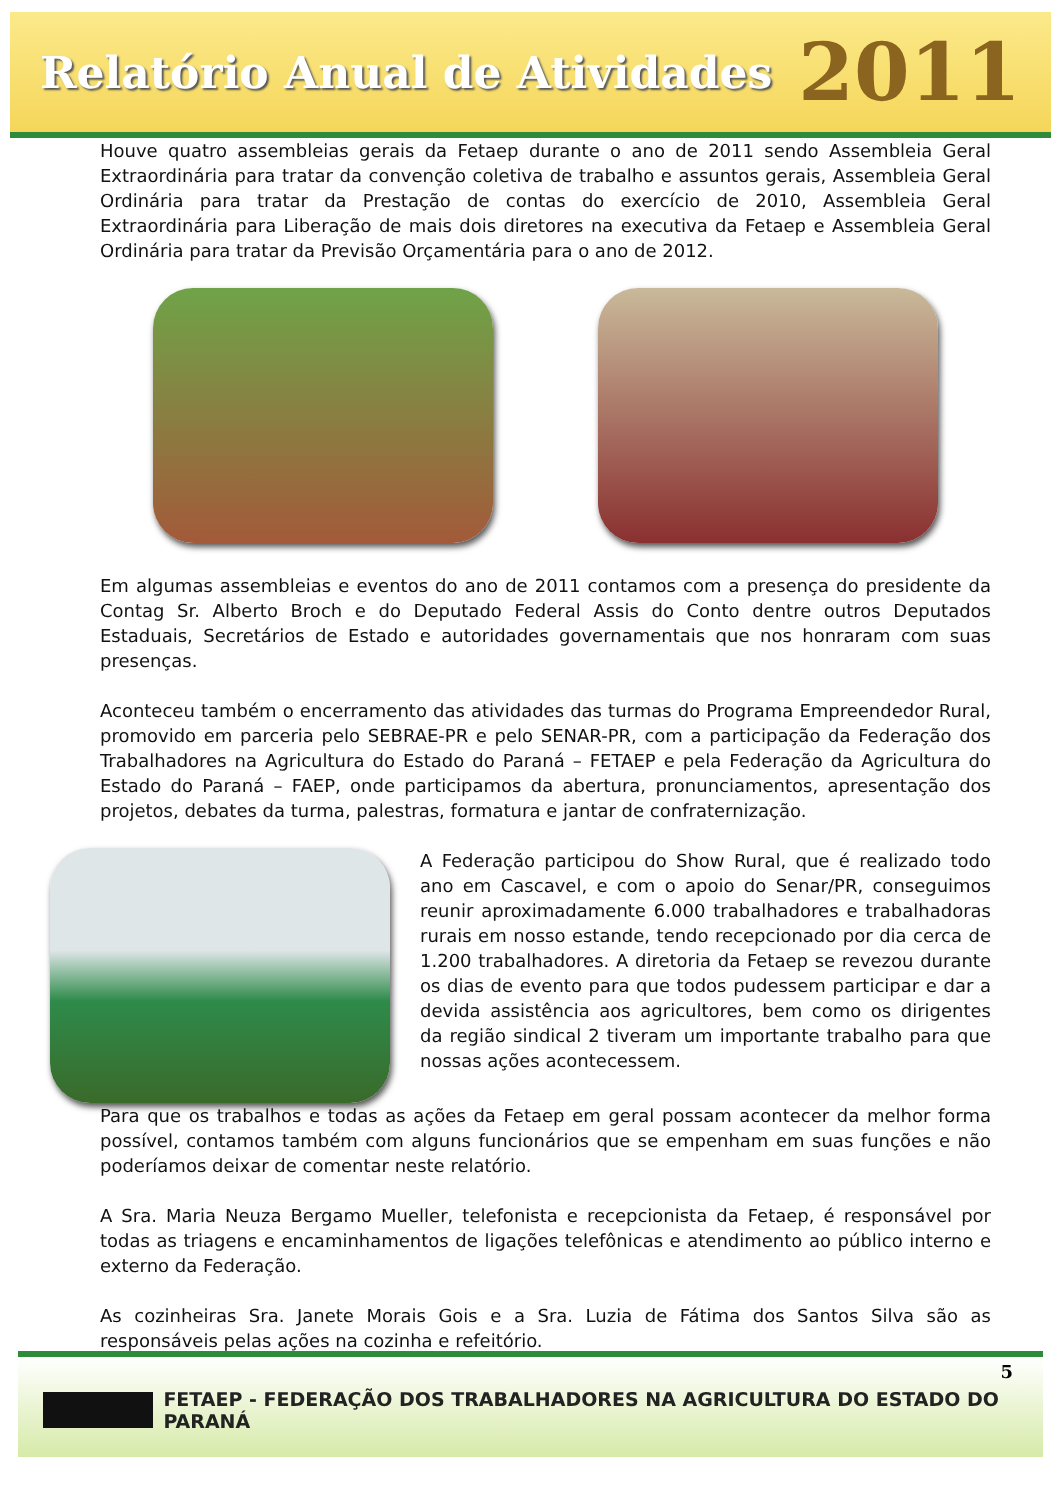Relatório Anual de Atividades 2011
Houve quatro assembleias gerais da Fetaep durante o ano de 2011 sendo Assembleia Geral Extraordinária para tratar da convenção coletiva de trabalho e assuntos gerais, Assembleia Geral Ordinária para tratar da Prestação de contas do exercício de 2010, Assembleia Geral Extraordinária para Liberação de mais dois diretores na executiva da Fetaep e Assembleia Geral Ordinária para tratar da Previsão Orçamentária para o ano de 2012.
Em algumas assembleias e eventos do ano de 2011 contamos com a presença do presidente da Contag Sr. Alberto Broch e do Deputado Federal Assis do Conto dentre outros Deputados Estaduais, Secretários de Estado e autoridades governamentais que nos honraram com suas presenças.
Aconteceu também o encerramento das atividades das turmas do Programa Empreendedor Rural, promovido em parceria pelo SEBRAE-PR e pelo SENAR-PR, com a participação da Federação dos Trabalhadores na Agricultura do Estado do Paraná – FETAEP e pela Federação da Agricultura do Estado do Paraná – FAEP, onde participamos da abertura, pronunciamentos, apresentação dos projetos, debates da turma, palestras, formatura e jantar de confraternização.
A Federação participou do Show Rural, que é realizado todo ano em Cascavel, e com o apoio do Senar/PR, conseguimos reunir aproximadamente 6.000 trabalhadores e trabalhadoras rurais em nosso estande, tendo recepcionado por dia cerca de 1.200 trabalhadores. A diretoria da Fetaep se revezou durante os dias de evento para que todos pudessem participar e dar a devida assistência aos agricultores, bem como os dirigentes da região sindical 2 tiveram um importante trabalho para que nossas ações acontecessem.
Para que os trabalhos e todas as ações da Fetaep em geral possam acontecer da melhor forma possível, contamos também com alguns funcionários que se empenham em suas funções e não poderíamos deixar de comentar neste relatório.
A Sra. Maria Neuza Bergamo Mueller, telefonista e recepcionista da Fetaep, é responsável por todas as triagens e encaminhamentos de ligações telefônicas e atendimento ao público interno e externo da Federação.
As cozinheiras Sra. Janete Morais Gois e a Sra. Luzia de Fátima dos Santos Silva são as responsáveis pelas ações na cozinha e refeitório.
5
FETAEP - FEDERAÇÃO DOS TRABALHADORES NA AGRICULTURA DO ESTADO DO PARANÁ